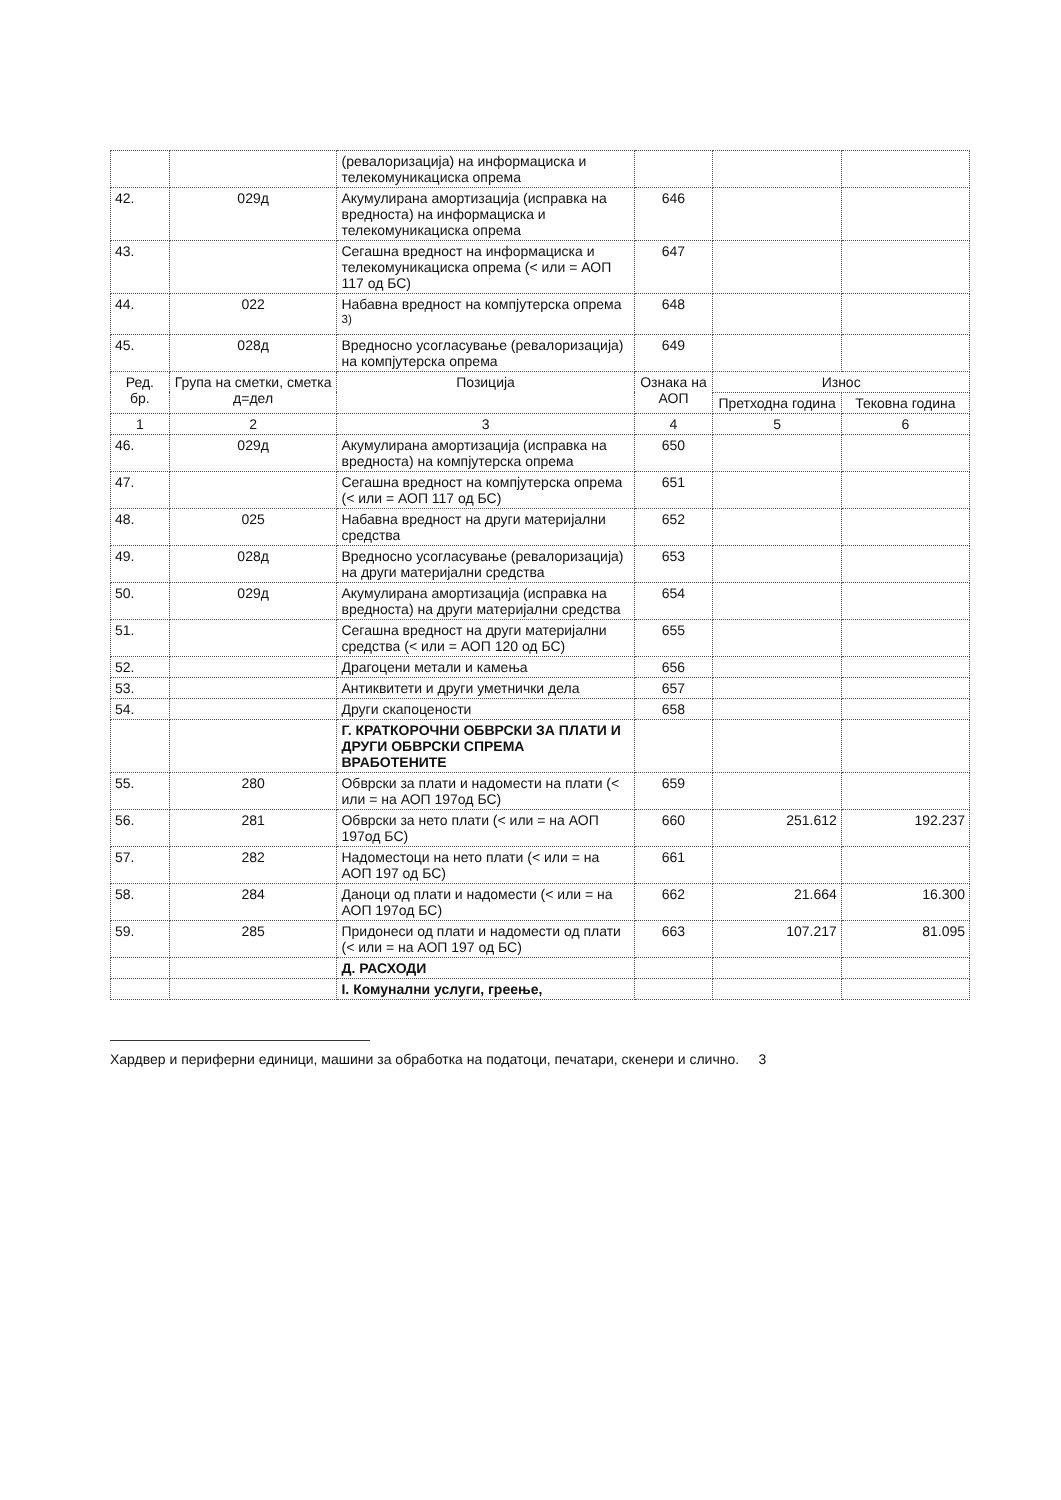| | | (ревалоризација) на информациска и телекомуникациска опрема | | | |
| 42. | 029д | Акумулирана амортизација (исправка на вредноста) на информациска и телекомуникациска опрема | 646 | | |
| 43. | | Сегашна вредност на информациска и телекомуникациска опрема (< или = АОП 117 од БС) | 647 | | |
| 44. | 022 | Набавна вредност на компјутерска опрема <sup>3)</sup> | 648 | | |
| 45. | 028д | Вредносно усогласување (ревалоризација) на компјутерска опрема | 649 | | |
| Ред. бр. | Група на сметки, сметка д=дел | Позиција | Ознака на АОП | Износ | |
| | | | | Претходна година | Тековна година |
| 1 | 2 | 3 | 4 | 5 | 6 |
| 46. | 029д | Акумулирана амортизација (исправка на вредноста) на компјутерска опрема | 650 | | |
| 47. | | Сегашна вредност на компјутерска опрема (< или = АОП 117 од БС) | 651 | | |
| 48. | 025 | Набавна вредност на други материјални средства | 652 | | |
| 49. | 028д | Вредносно усогласување (ревалоризација) на други материјални средства | 653 | | |
| 50. | 029д | Акумулирана амортизација (исправка на вредноста) на други материјални средства | 654 | | |
| 51. | | Сегашна вредност на други материјални средства (< или = АОП 120 од БС) | 655 | | |
| 52. | | Драгоцени метали и камења | 656 | | |
| 53. | | Антиквитети и други уметнички дела | 657 | | |
| 54. | | Други скапоцености | 658 | | |
| | | Г. КРАТКОРОЧНИ ОБВРСКИ ЗА ПЛАТИ И ДРУГИ ОБВРСКИ СПРЕМА ВРАБОТЕНИТЕ | | | |
| 55. | 280 | Обврски за плати и надомести на плати (< или = на АОП 197од БС) | 659 | | |
| 56. | 281 | Обврски за нето плати (< или = на АОП 197од БС) | 660 | 251.612 | 192.237 |
| 57. | 282 | Надоместоци на нето плати (< или = на АОП 197 од БС) | 661 | | |
| 58. | 284 | Даноци од плати и надомести (< или = на АОП 197од БС) | 662 | 21.664 | 16.300 |
| 59. | 285 | Придонеси од плати и надомести од плати (< или = на АОП 197 од БС) | 663 | 107.217 | 81.095 |
| | | Д. РАСХОДИ | | | |
| | | I. Комунални услуги, греење, | | | |
Хардвер и периферни единици, машини за обработка на податоци, печатари, скенери и слично. 3